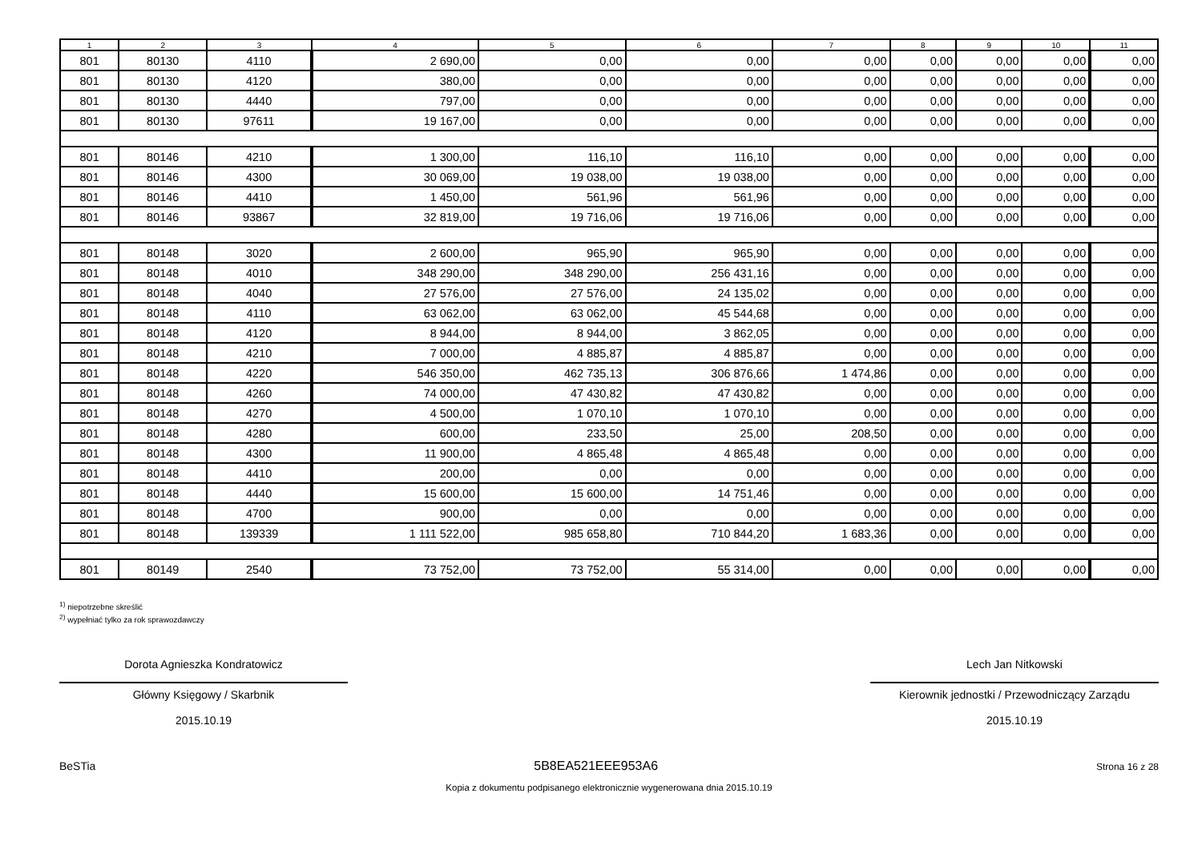| 1 | 2 | 3 | 4 | 5 | 6 | 7 | 8 | 9 | 10 | 11 |
| --- | --- | --- | --- | --- | --- | --- | --- | --- | --- | --- |
| 801 | 80130 | 4110 | 2 690,00 | 0,00 | 0,00 | 0,00 | 0,00 | 0,00 | 0,00 | 0,00 |
| 801 | 80130 | 4120 | 380,00 | 0,00 | 0,00 | 0,00 | 0,00 | 0,00 | 0,00 | 0,00 |
| 801 | 80130 | 4440 | 797,00 | 0,00 | 0,00 | 0,00 | 0,00 | 0,00 | 0,00 | 0,00 |
| 801 | 80130 | 97611 | 19 167,00 | 0,00 | 0,00 | 0,00 | 0,00 | 0,00 | 0,00 | 0,00 |
| 801 | 80146 | 4210 | 1 300,00 | 116,10 | 116,10 | 0,00 | 0,00 | 0,00 | 0,00 | 0,00 |
| 801 | 80146 | 4300 | 30 069,00 | 19 038,00 | 19 038,00 | 0,00 | 0,00 | 0,00 | 0,00 | 0,00 |
| 801 | 80146 | 4410 | 1 450,00 | 561,96 | 561,96 | 0,00 | 0,00 | 0,00 | 0,00 | 0,00 |
| 801 | 80146 | 93867 | 32 819,00 | 19 716,06 | 19 716,06 | 0,00 | 0,00 | 0,00 | 0,00 | 0,00 |
| 801 | 80148 | 3020 | 2 600,00 | 965,90 | 965,90 | 0,00 | 0,00 | 0,00 | 0,00 | 0,00 |
| 801 | 80148 | 4010 | 348 290,00 | 348 290,00 | 256 431,16 | 0,00 | 0,00 | 0,00 | 0,00 | 0,00 |
| 801 | 80148 | 4040 | 27 576,00 | 27 576,00 | 24 135,02 | 0,00 | 0,00 | 0,00 | 0,00 | 0,00 |
| 801 | 80148 | 4110 | 63 062,00 | 63 062,00 | 45 544,68 | 0,00 | 0,00 | 0,00 | 0,00 | 0,00 |
| 801 | 80148 | 4120 | 8 944,00 | 8 944,00 | 3 862,05 | 0,00 | 0,00 | 0,00 | 0,00 | 0,00 |
| 801 | 80148 | 4210 | 7 000,00 | 4 885,87 | 4 885,87 | 0,00 | 0,00 | 0,00 | 0,00 | 0,00 |
| 801 | 80148 | 4220 | 546 350,00 | 462 735,13 | 306 876,66 | 1 474,86 | 0,00 | 0,00 | 0,00 | 0,00 |
| 801 | 80148 | 4260 | 74 000,00 | 47 430,82 | 47 430,82 | 0,00 | 0,00 | 0,00 | 0,00 | 0,00 |
| 801 | 80148 | 4270 | 4 500,00 | 1 070,10 | 1 070,10 | 0,00 | 0,00 | 0,00 | 0,00 | 0,00 |
| 801 | 80148 | 4280 | 600,00 | 233,50 | 25,00 | 208,50 | 0,00 | 0,00 | 0,00 | 0,00 |
| 801 | 80148 | 4300 | 11 900,00 | 4 865,48 | 4 865,48 | 0,00 | 0,00 | 0,00 | 0,00 | 0,00 |
| 801 | 80148 | 4410 | 200,00 | 0,00 | 0,00 | 0,00 | 0,00 | 0,00 | 0,00 | 0,00 |
| 801 | 80148 | 4440 | 15 600,00 | 15 600,00 | 14 751,46 | 0,00 | 0,00 | 0,00 | 0,00 | 0,00 |
| 801 | 80148 | 4700 | 900,00 | 0,00 | 0,00 | 0,00 | 0,00 | 0,00 | 0,00 | 0,00 |
| 801 | 80148 | 139339 | 1 111 522,00 | 985 658,80 | 710 844,20 | 1 683,36 | 0,00 | 0,00 | 0,00 | 0,00 |
| 801 | 80149 | 2540 | 73 752,00 | 73 752,00 | 55 314,00 | 0,00 | 0,00 | 0,00 | 0,00 | 0,00 |
<sup>1)</sup> niepotrzebne skreślić
<sup>2)</sup> wypełniać tylko za rok sprawozdawczy
Dorota Agnieszka Kondratowicz
Główny Księgowy / Skarbnik
2015.10.19
Lech Jan Nitkowski
Kierownik jednostki / Przewodniczący Zarządu
2015.10.19
BeSTia 5B8EA521EEE953A6 Strona 16 z 28
Kopia z dokumentu podpisanego elektronicznie wygenerowana dnia 2015.10.19